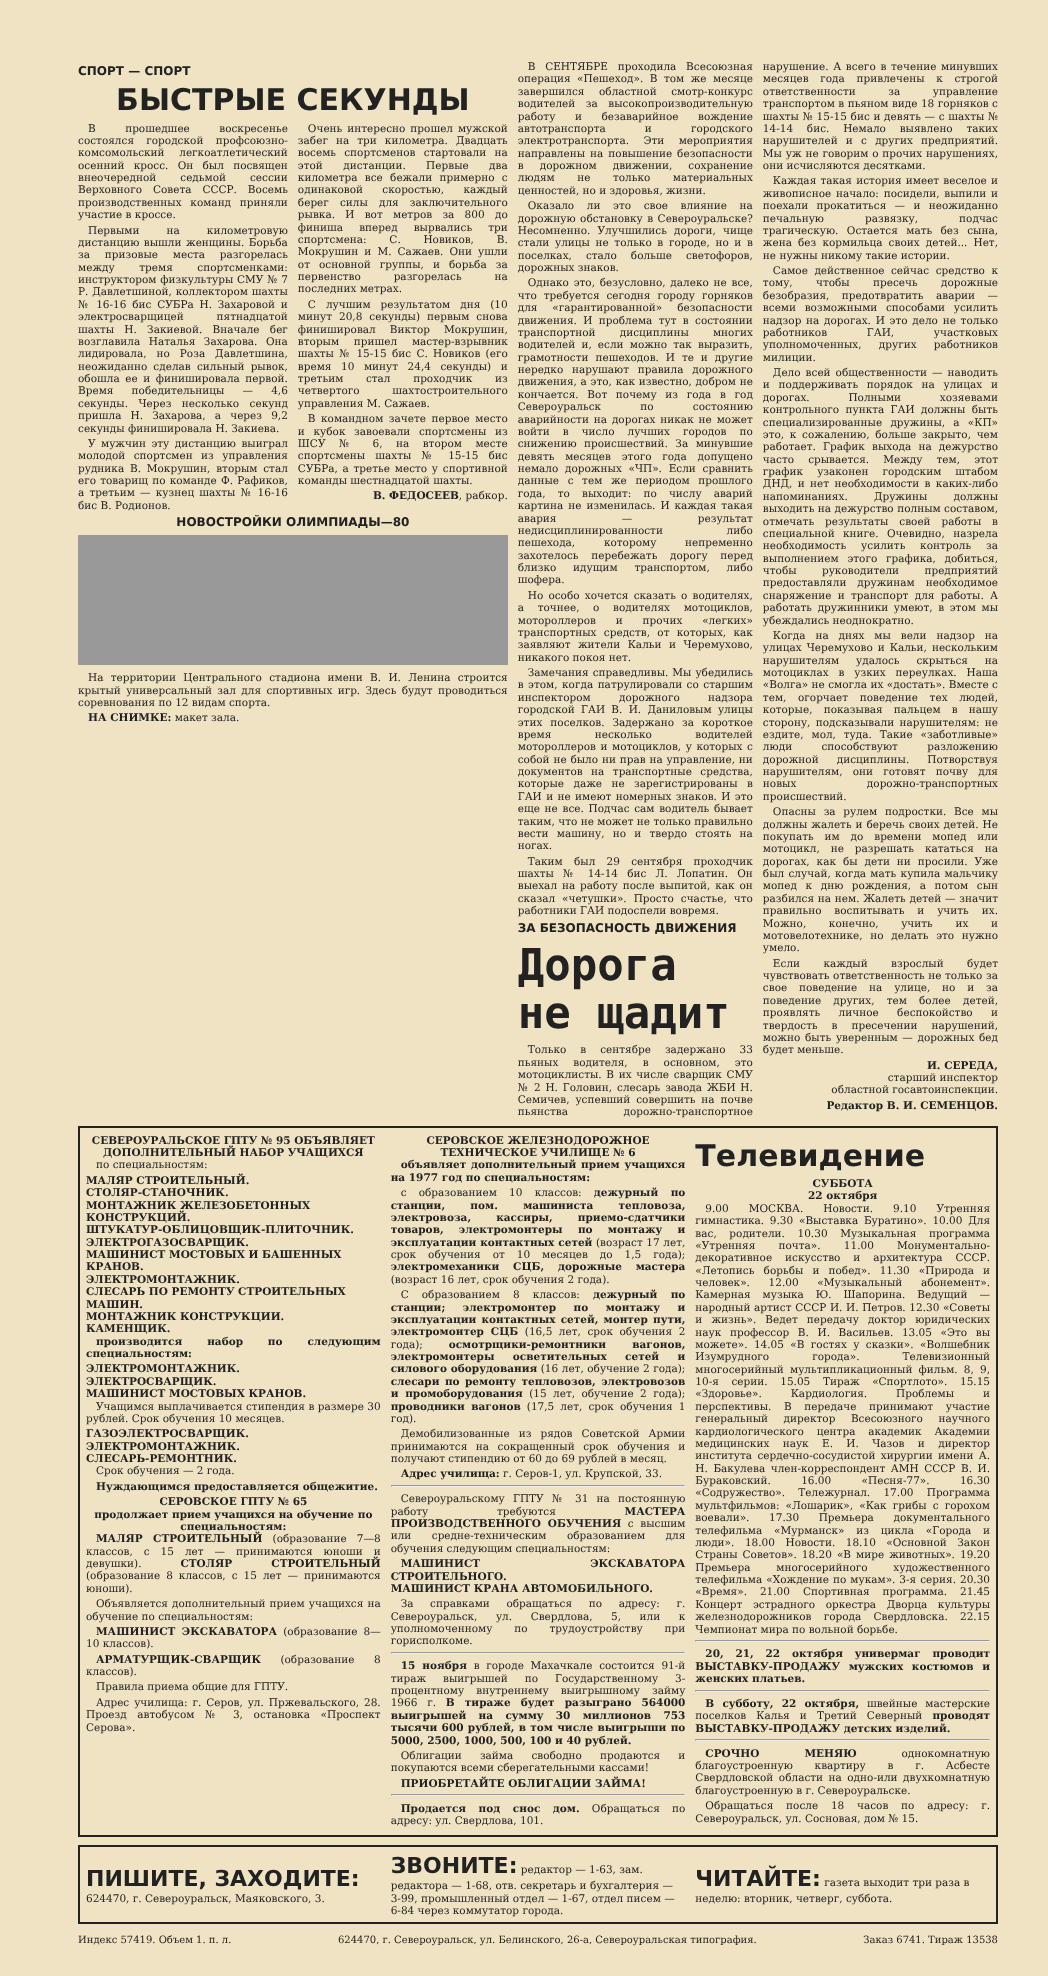СПОРТ — СПОРТ
БЫСТРЫЕ СЕКУНДЫ
В прошедшее воскресенье состоялся городской профсоюзно-комсомольский легкоатлетический осенний кросс. Он был посвящен внеочередной седьмой сессии Верховного Совета СССР. Восемь производственных команд приняли участие в кроссе.
Первыми на километровую дистанцию вышли женщины. Борьба за призовые места разгорелась между тремя спортсменками: инструктором физкультуры СМУ № 7 Р. Давлетшиной, коллектором шахты № 16-16 бис СУБРа Н. Захаровой и электросварщицей пятнадцатой шахты Н. Закиевой. Вначале бег возглавила Наталья Захарова. Она лидировала, но Роза Давлетшина, неожиданно сделав сильный рывок, обошла ее и финишировала первой. Время победительницы — 4,6 секунды. Через несколько секунд пришла Н. Захарова, а через 9,2 секунды финишировала Н. Закиева.
У мужчин эту дистанцию выиграл молодой спортсмен из управления рудника В. Мокрушин, вторым стал его товарищ по команде Ф. Рафиков, а третьим — кузнец шахты № 16-16 бис В. Родионов.
Очень интересно прошел мужской забег на три километра. Двадцать восемь спортсменов стартовали на этой дистанции. Первые два километра все бежали примерно с одинаковой скоростью, каждый берег силы для заключительного рывка. И вот метров за 800 до финиша вперед вырвались три спортсмена: С. Новиков, В. Мокрушин и М. Сажаев. Они ушли от основной группы, и борьба за первенство разгорелась на последних метрах.
С лучшим результатом дня (10 минут 20,8 секунды) первым снова финишировал Виктор Мокрушин, вторым пришел мастер-взрывник шахты № 15-15 бис С. Новиков (его время 10 минут 24,4 секунды) и третьим стал проходчик из четвертого шахтостроительного управления М. Сажаев.
В командном зачете первое место и кубок завоевали спортсмены из ШСУ № 6, на втором месте спортсмены шахты № 15-15 бис СУБРа, а третье место у спортивной команды шестнадцатой шахты.
В. ФЕДОСЕЕВ, рабкор.
НОВОСТРОЙКИ ОЛИМПИАДЫ—80
На территории Центрального стадиона имени В. И. Ленина строится крытый универсальный зал для спортивных игр. Здесь будут проводиться соревнования по 12 видам спорта.
НА СНИМКЕ: макет зала.
В СЕНТЯБРЕ проходила Всесоюзная операция «Пешеход». В том же месяце завершился областной смотр-конкурс водителей за высокопроизводительную работу и безаварийное вождение автотранспорта и городского электротранспорта. Эти мероприятия направлены на повышение безопасности в дорожном движении, сохранение людям не только материальных ценностей, но и здоровья, жизни.
Оказало ли это свое влияние на дорожную обстановку в Североуральске? Несомненно. Улучшились дороги, чище стали улицы не только в городе, но и в поселках, стало больше светофоров, дорожных знаков.
Однако это, безусловно, далеко не все, что требуется сегодня городу горняков для «гарантированной» безопасности движения. И проблема тут в состоянии транспортной дисциплины многих водителей и, если можно так выразить, грамотности пешеходов. И те и другие нередко нарушают правила дорожного движения, а это, как известно, добром не кончается. Вот почему из года в год Североуральск по состоянию аварийности на дорогах никак не может войти в число лучших городов по снижению происшествий. За минувшие девять месяцев этого года допущено немало дорожных «ЧП». Если сравнить данные с тем же периодом прошлого года, то выходит: по числу аварий картина не изменилась. И каждая такая авария — результат недисциплинированности либо пешехода, которому непременно захотелось перебежать дорогу перед близко идущим транспортом, либо шофера.
Но особо хочется сказать о водителях, а точнее, о водителях мотоциклов, мотороллеров и прочих «легких» транспортных средств, от которых, как заявляют жители Кальи и Черемухово, никакого покоя нет.
Замечания справедливы. Мы убедились в этом, когда патрулировали со старшим инспектором дорожного надзора городской ГАИ В. И. Даниловым улицы этих поселков. Задержано за короткое время несколько водителей мотороллеров и мотоциклов, у которых с собой не было ни прав на управление, ни документов на транспортные средства, которые даже не зарегистрированы в ГАИ и не имеют номерных знаков. И это еще не все. Подчас сам водитель бывает таким, что не может не только правильно вести машину, но и твердо стоять на ногах.
Таким был 29 сентября проходчик шахты № 14-14 бис Л. Лопатин. Он выехал на работу после выпитой, как он сказал «четушки». Просто счастье, что работники ГАИ подоспели вовремя.
ЗА БЕЗОПАСНОСТЬ ДВИЖЕНИЯ
Дорога не щадит
Только в сентябре задержано 33 пьяных водителя, в основном, это мотоциклисты. В их числе сварщик СМУ № 2 Н. Головин, слесарь завода ЖБИ Н. Семичев, успевший совершить на почве пьянства дорожно-транспортное нарушение. А всего в течение минувших месяцев года привлечены к строгой ответственности за управление транспортом в пьяном виде 18 горняков с шахты № 15-15 бис и девять — с шахты № 14-14 бис. Немало выявлено таких нарушителей и с других предприятий. Мы уж не говорим о прочих нарушениях, они исчисляются десятками.
Каждая такая история имеет веселое и живописное начало: посидели, выпили и поехали прокатиться — и неожиданно печальную развязку, подчас трагическую. Остается мать без сына, жена без кормильца своих детей... Нет, не нужны никому такие истории.
Самое действенное сейчас средство к тому, чтобы пресечь дорожные безобразия, предотвратить аварии — всеми возможными способами усилить надзор на дорогах. И это дело не только работников ГАИ, участковых уполномоченных, других работников милиции.
Дело всей общественности — наводить и поддерживать порядок на улицах и дорогах. Полными хозяевами контрольного пункта ГАИ должны быть специализированные дружины, а «КП» это, к сожалению, больше закрыто, чем работает. График выхода на дежурство часто срывается. Между тем, этот график узаконен городским штабом ДНД, и нет необходимости в каких-либо напоминаниях. Дружины должны выходить на дежурство полным составом, отмечать результаты своей работы в специальной книге. Очевидно, назрела необходимость усилить контроль за выполнением этого графика, добиться, чтобы руководители предприятий предоставляли дружинам необходимое снаряжение и транспорт для работы. А работать дружинники умеют, в этом мы убеждались неоднократно.
Когда на днях мы вели надзор на улицах Черемухово и Кальи, нескольким нарушителям удалось скрыться на мотоциклах в узких переулках. Наша «Волга» не смогла их «достать». Вместе с тем, огорчает поведение тех людей, которые, показывая пальцем в нашу сторону, подсказывали нарушителям: не ездите, мол, туда. Такие «заботливые» люди способствуют разложению дорожной дисциплины. Потворствуя нарушителям, они готовят почву для новых дорожно-транспортных происшествий.
Опасны за рулем подростки. Все мы должны жалеть и беречь своих детей. Не покупать им до времени мопед или мотоцикл, не разрешать кататься на дорогах, как бы дети ни просили. Уже был случай, когда мать купила мальчику мопед к дню рождения, а потом сын разбился на нем. Жалеть детей — значит правильно воспитывать и учить их. Можно, конечно, учить их и мотовелотехнике, но делать это нужно умело.
Если каждый взрослый будет чувствовать ответственность не только за свое поведение на улице, но и за поведение других, тем более детей, проявлять личное беспокойство и твердость в пресечении нарушений, можно быть уверенным — дорожных бед будет меньше.
И. СЕРЕДА,
старший инспектор
областной госавтоинспекции.
Редактор В. И. СЕМЕНЦОВ.
СЕВЕРОУРАЛЬСКОЕ ГПТУ № 95 ОБЪЯВЛЯЕТ ДОПОЛНИТЕЛЬНЫЙ НАБОР УЧАЩИХСЯ
по специальностям:
МАЛЯР СТРОИТЕЛЬНЫЙ.
СТОЛЯР-СТАНОЧНИК.
МОНТАЖНИК ЖЕЛЕЗОБЕТОННЫХ КОНСТРУКЦИЙ.
ШТУКАТУР-ОБЛИЦОВЩИК-ПЛИТОЧНИК.
ЭЛЕКТРОГАЗОСВАРЩИК.
МАШИНИСТ МОСТОВЫХ И БАШЕННЫХ КРАНОВ.
ЭЛЕКТРОМОНТАЖНИК.
СЛЕСАРЬ ПО РЕМОНТУ СТРОИТЕЛЬНЫХ МАШИН.
МОНТАЖНИК КОНСТРУКЦИИ.
КАМЕНЩИК.
производится набор по следующим специальностям:
ЭЛЕКТРОМОНТАЖНИК.
ЭЛЕКТРОСВАРЩИК.
МАШИНИСТ МОСТОВЫХ КРАНОВ.
Учащимся выплачивается стипендия в размере 30 рублей. Срок обучения 10 месяцев.
ГАЗОЭЛЕКТРОСВАРЩИК.
ЭЛЕКТРОМОНТАЖНИК.
СЛЕСАРЬ-РЕМОНТНИК.
Срок обучения — 2 года.
Нуждающимся предоставляется общежитие.
СЕРОВСКОЕ ГПТУ № 65
продолжает прием учащихся на обучение по специальностям:
МАЛЯР СТРОИТЕЛЬНЫЙ (образование 7—8 классов, с 15 лет — принимаются юноши и девушки). СТОЛЯР СТРОИТЕЛЬНЫЙ (образование 8 классов, с 15 лет — принимаются юноши).
Объявляется дополнительный прием учащихся на обучение по специальностям:
МАШИНИСТ ЭКСКАВАТОРА (образование 8—10 классов).
АРМАТУРЩИК-СВАРЩИК (образование 8 классов).
Правила приема общие для ГПТУ.
Адрес училища: г. Серов, ул. Пржевальского, 28. Проезд автобусом № 3, остановка «Проспект Серова».
СЕРОВСКОЕ ЖЕЛЕЗНОДОРОЖНОЕ ТЕХНИЧЕСКОЕ УЧИЛИЩЕ № 6
объявляет дополнительный прием учащихся на 1977 год по специальностям:
с образованием 10 классов: дежурный по станции, пом. машиниста тепловоза, электровоза, кассиры, приемо-сдатчики товаров, электромонтеры по монтажу и эксплуатации контактных сетей (возраст 17 лет, срок обучения от 10 месяцев до 1,5 года); электромеханики СЦБ, дорожные мастера (возраст 16 лет, срок обучения 2 года).
С образованием 8 классов: дежурный по станции; электромонтер по монтажу и эксплуатации контактных сетей, монтер пути, электромонтер СЦБ (16,5 лет, срок обучения 2 года); осмотрщики-ремонтники вагонов, электромонтеры осветительных сетей и силового оборудования (16 лет, обучение 2 года); слесари по ремонту тепловозов, электровозов и промоборудования (15 лет, обучение 2 года); проводники вагонов (17,5 лет, срок обучения 1 год).
Демобилизованные из рядов Советской Армии принимаются на сокращенный срок обучения и получают стипендию от 60 до 69 рублей в месяц.
Адрес училища: г. Серов-1, ул. Крупской, 33.
Североуральскому ГПТУ № 31 на постоянную работу требуются МАСТЕРА ПРОИЗВОДСТВЕННОГО ОБУЧЕНИЯ с высшим или средне-техническим образованием для обучения следующим специальностям:
МАШИНИСТ ЭКСКАВАТОРА СТРОИТЕЛЬНОГО.
МАШИНИСТ КРАНА АВТОМОБИЛЬНОГО.
За справками обращаться по адресу: г. Североуральск, ул. Свердлова, 5, или к уполномоченному по трудоустройству при горисполкоме.
15 ноября в городе Махачкале состоится 91-й тираж выигрышей по Государственному 3-процентному внутреннему выигрышному займу 1966 г. В тираже будет разыграно 564000 выигрышей на сумму 30 миллионов 753 тысячи 600 рублей, в том числе выигрыши по 5000, 2500, 1000, 500, 100 и 40 рублей.
Облигации займа свободно продаются и покупаются всеми сберегательными кассами!
ПРИОБРЕТАЙТЕ ОБЛИГАЦИИ ЗАЙМА!
Продается под снос дом. Обращаться по адресу: ул. Свердлова, 101.
Телевидение
СУББОТА
22 октября
9.00 МОСКВА. Новости. 9.10 Утренняя гимнастика. 9.30 «Выставка Буратино». 10.00 Для вас, родители. 10.30 Музыкальная программа «Утренняя почта». 11.00 Монументально-декоративное искусство и архитектура СССР. «Летопись борьбы и побед». 11.30 «Природа и человек». 12.00 «Музыкальный абонемент». Камерная музыка Ю. Шапорина. Ведущий — народный артист СССР И. И. Петров. 12.30 «Советы и жизнь». Ведет передачу доктор юридических наук профессор В. И. Васильев. 13.05 «Это вы можете». 14.05 «В гостях у сказки». «Волшебник Изумрудного города». Телевизионный многосерийный мультипликационный фильм. 8, 9, 10-я серии. 15.05 Тираж «Спортлото». 15.15 «Здоровье». Кардиология. Проблемы и перспективы. В передаче принимают участие генеральный директор Всесоюзного научного кардиологического центра академик Академии медицинских наук Е. И. Чазов и директор института сердечно-сосудистой хирургии имени А. Н. Бакулева член-корреспондент АМН СССР В. И. Бураковский. 16.00 «Песня-77». 16.30 «Содружество». Тележурнал. 17.00 Программа мультфильмов: «Лошарик», «Как грибы с горохом воевали». 17.30 Премьера документального телефильма «Мурманск» из цикла «Города и люди». 18.00 Новости. 18.10 «Основной Закон Страны Советов». 18.20 «В мире животных». 19.20 Премьера многосерийного художественного телефильма «Хождение по мукам». 3-я серия. 20.30 «Время». 21.00 Спортивная программа. 21.45 Концерт эстрадного оркестра Дворца культуры железнодорожников города Свердловска. 22.15 Чемпионат мира по вольной борьбе.
20, 21, 22 октября универмаг проводит ВЫСТАВКУ-ПРОДАЖУ мужских костюмов и женских платьев.
В субботу, 22 октября, швейные мастерские поселков Калья и Третий Северный проводят ВЫСТАВКУ-ПРОДАЖУ детских изделий.
СРОЧНО МЕНЯЮ однокомнатную благоустроенную квартиру в г. Асбесте Свердловской области на одно-или двухкомнатную благоустроенную в г. Североуральске.
Обращаться после 18 часов по адресу: г. Североуральск, ул. Сосновая, дом № 15.
ПИШИТЕ, ЗАХОДИТЕ: 624470, г. Североуральск, Маяковского, 3.
ЗВОНИТЕ: редактор — 1-63, зам. редактора — 1-68, отв. секретарь и бухгалтерия — 3-99, промышленный отдел — 1-67, отдел писем — 6-84 через коммутатор города.
ЧИТАЙТЕ: газета выходит три раза в неделю: вторник, четверг, суббота.
Индекс 57419. Объем 1. п. л. 624470, г. Североуральск, ул. Белинского, 26-а, Североуральская типография. Заказ 6741. Тираж 13538